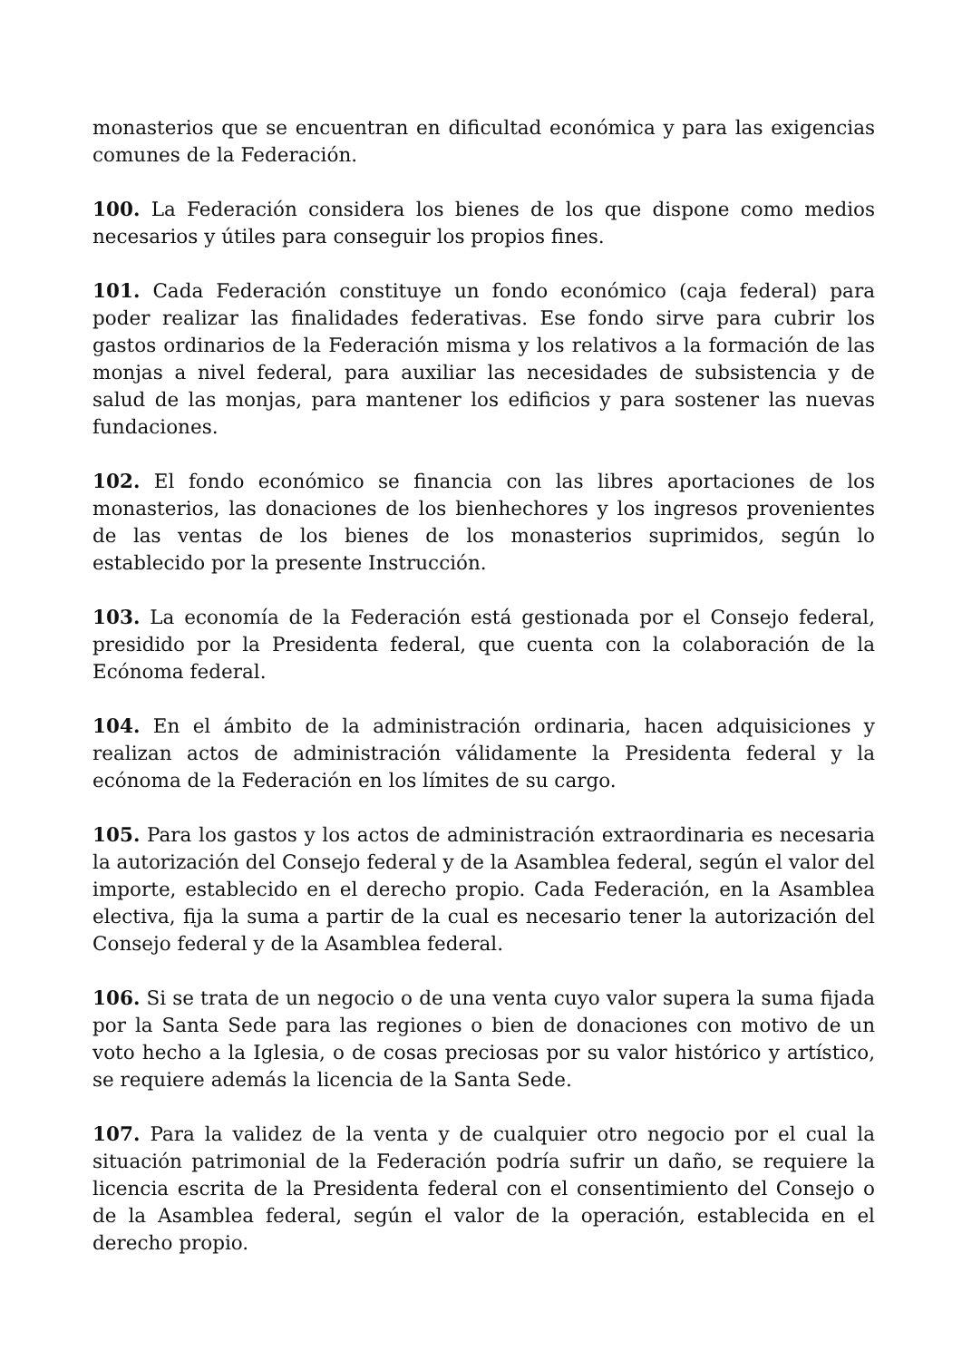monasterios que se encuentran en dificultad económica y para las exigencias comunes de la Federación.
100. La Federación considera los bienes de los que dispone como medios necesarios y útiles para conseguir los propios fines.
101. Cada Federación constituye un fondo económico (caja federal) para poder realizar las finalidades federativas. Ese fondo sirve para cubrir los gastos ordinarios de la Federación misma y los relativos a la formación de las monjas a nivel federal, para auxiliar las necesidades de subsistencia y de salud de las monjas, para mantener los edificios y para sostener las nuevas fundaciones.
102. El fondo económico se financia con las libres aportaciones de los monasterios, las donaciones de los bienhechores y los ingresos provenientes de las ventas de los bienes de los monasterios suprimidos, según lo establecido por la presente Instrucción.
103. La economía de la Federación está gestionada por el Consejo federal, presidido por la Presidenta federal, que cuenta con la colaboración de la Ecónoma federal.
104. En el ámbito de la administración ordinaria, hacen adquisiciones y realizan actos de administración válidamente la Presidenta federal y la ecónoma de la Federación en los límites de su cargo.
105. Para los gastos y los actos de administración extraordinaria es necesaria la autorización del Consejo federal y de la Asamblea federal, según el valor del importe, establecido en el derecho propio. Cada Federación, en la Asamblea electiva, fija la suma a partir de la cual es necesario tener la autorización del Consejo federal y de la Asamblea federal.
106. Si se trata de un negocio o de una venta cuyo valor supera la suma fijada por la Santa Sede para las regiones o bien de donaciones con motivo de un voto hecho a la Iglesia, o de cosas preciosas por su valor histórico y artístico, se requiere además la licencia de la Santa Sede.
107. Para la validez de la venta y de cualquier otro negocio por el cual la situación patrimonial de la Federación podría sufrir un daño, se requiere la licencia escrita de la Presidenta federal con el consentimiento del Consejo o de la Asamblea federal, según el valor de la operación, establecida en el derecho propio.